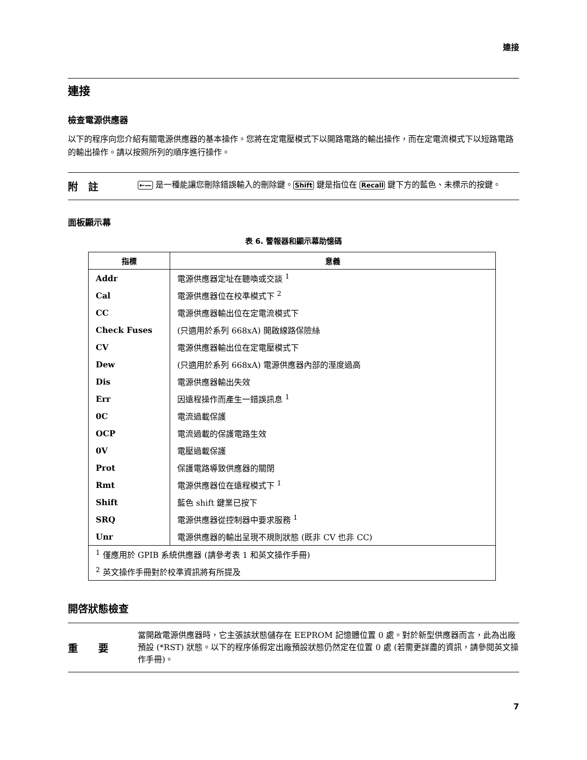連接
連接
檢查電源供應器
以下的程序向您介紹有關電源供應器的基本操作。您將在定電壓模式下以開路電路的輸出操作，而在定電流模式下以短路電路的輸出操作。請以按照所列的順序進行操作。
附　註
←— 是一種能讓您刪除錯誤輸入的刪除鍵。Shift 鍵是指位在 Recall 鍵下方的藍色、未標示的按鍵。
面板顯示幕
表 6. 警報器和顯示幕助憶碼
| 指標 | 意義 |
| --- | --- |
| Addr | 電源供應器定址在聽喚或交談 <sup>1</sup> |
| Cal | 電源供應器位在校準模式下 <sup>2</sup> |
| CC | 電源供應器輸出位在定電流模式下 |
| Check Fuses | (只適用於系列 668xA) 開啟線路保險絲 |
| CV | 電源供應器輸出位在定電壓模式下 |
| Dew | (只適用於系列 668xA) 電源供應器內部的溼度過高 |
| Dis | 電源供應器輸出失效 |
| Err | 因遠程操作而產生一錯誤訊息 <sup>1</sup> |
| 0C | 電流過載保護 |
| OCP | 電流過載的保護電路生效 |
| 0V | 電壓過載保護 |
| Prot | 保護電路導致供應器的關閉 |
| Rmt | 電源供應器位在遠程模式下 <sup>1</sup> |
| Shift | 藍色 shift 鍵業已按下 |
| SRQ | 電源供應器從控制器中要求服務 <sup>1</sup> |
| Unr | 電源供應器的輸出呈現不規則狀態 (既非 CV 也非 CC) |
| <sup>1</sup> 僅應用於 GPIB 系統供應器 (請參考表 1 和英文操作手冊) | |
| <sup>2</sup> 英文操作手冊對於校準資訊將有所提及 | |
開啓狀態檢查
重　　要
當開啟電源供應器時，它主張該狀態儲存在 EEPROM 記憶體位置 0 處。對於新型供應器而言，此為出廠預設 (*RST) 狀態。以下的程序係假定出廠預設狀態仍然定在位置 0 處 (若需更詳盡的資訊，請參閱英文操作手冊)。
7